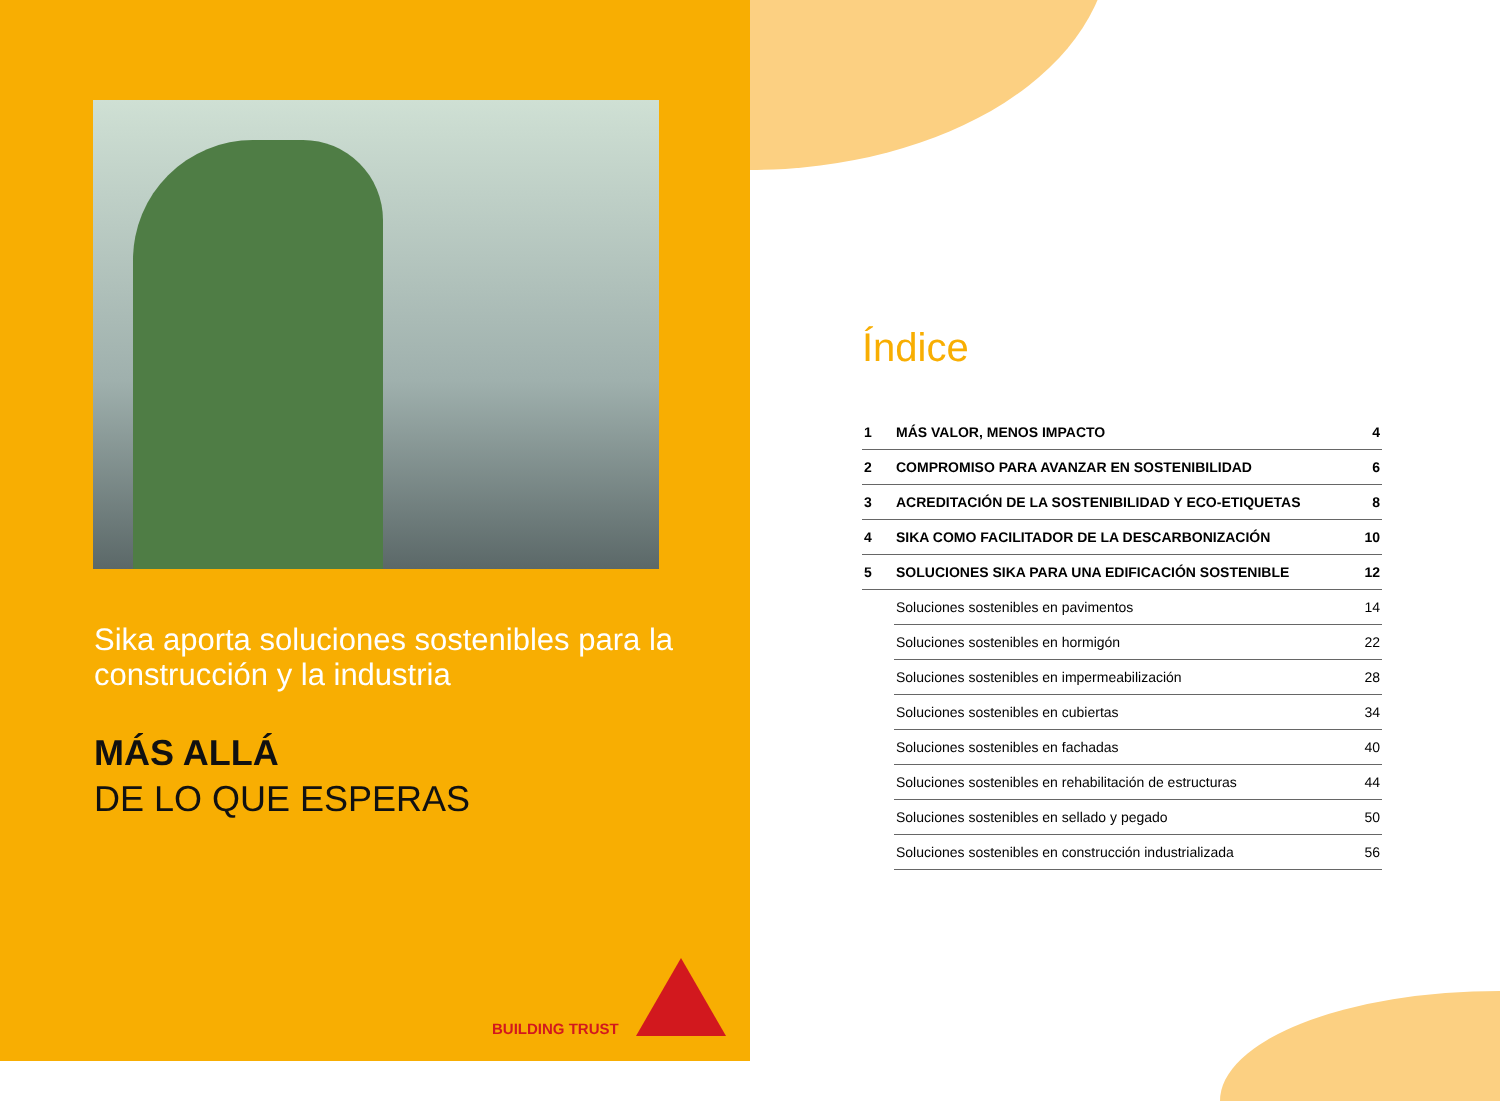Sika aporta soluciones sostenibles para la construcción y la industria
MÁS ALLÁ
DE LO QUE ESPERAS
BUILDING TRUST
Índice
| 1 | MÁS VALOR, MENOS IMPACTO | 4 |
| 2 | COMPROMISO PARA AVANZAR EN SOSTENIBILIDAD | 6 |
| 3 | ACREDITACIÓN DE LA SOSTENIBILIDAD Y ECO-ETIQUETAS | 8 |
| 4 | SIKA COMO FACILITADOR DE LA DESCARBONIZACIÓN | 10 |
| 5 | SOLUCIONES SIKA PARA UNA EDIFICACIÓN SOSTENIBLE | 12 |
| | Soluciones sostenibles en pavimentos | 14 |
| | Soluciones sostenibles en hormigón | 22 |
| | Soluciones sostenibles en impermeabilización | 28 |
| | Soluciones sostenibles en cubiertas | 34 |
| | Soluciones sostenibles en fachadas | 40 |
| | Soluciones sostenibles en rehabilitación de estructuras | 44 |
| | Soluciones sostenibles en sellado y pegado | 50 |
| | Soluciones sostenibles en construcción industrializada | 56 |